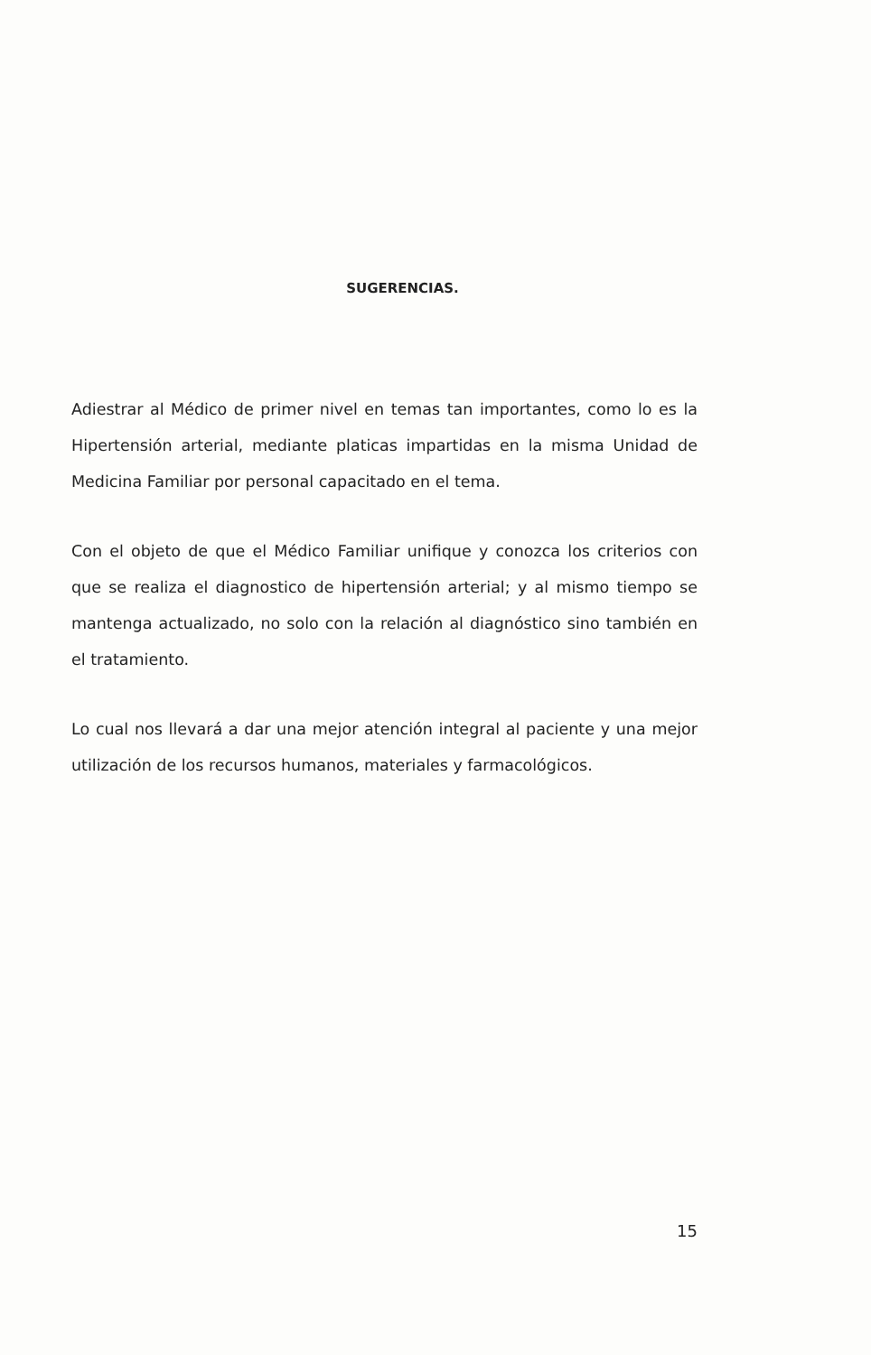SUGERENCIAS.
Adiestrar al Médico de primer nivel en temas tan importantes, como lo es la Hipertensión arterial, mediante platicas impartidas en la misma Unidad de Medicina Familiar por personal capacitado en el tema.
Con el objeto de que el Médico Familiar unifique y conozca los criterios con que se realiza el diagnostico de hipertensión arterial; y al mismo tiempo se mantenga actualizado, no solo con la relación al diagnóstico sino también en el tratamiento.
Lo cual nos llevará a dar una mejor atención integral al paciente y una mejor utilización de los recursos humanos, materiales y farmacológicos.
15